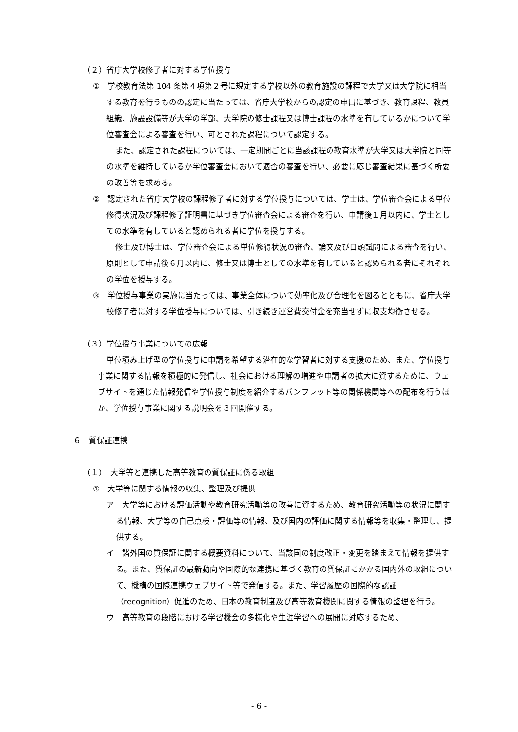（２）省庁大学校修了者に対する学位授与
①　学校教育法第 104 条第４項第２号に規定する学校以外の教育施設の課程で大学又は大学院に相当する教育を行うものの認定に当たっては、省庁大学校からの認定の申出に基づき、教育課程、教員組織、施設設備等が大学の学部、大学院の修士課程又は博士課程の水準を有しているかについて学位審査会による審査を行い、可とされた課程について認定する。
また、認定された課程については、一定期間ごとに当該課程の教育水準が大学又は大学院と同等の水準を維持しているか学位審査会において適否の審査を行い、必要に応じ審査結果に基づく所要の改善等を求める。
②　認定された省庁大学校の課程修了者に対する学位授与については、学士は、学位審査会による単位修得状況及び課程修了証明書に基づき学位審査会による審査を行い、申請後１月以内に、学士としての水準を有していると認められる者に学位を授与する。
修士及び博士は、学位審査会による単位修得状況の審査、論文及び口頭試問による審査を行い、原則として申請後６月以内に、修士又は博士としての水準を有していると認められる者にそれぞれの学位を授与する。
③　学位授与事業の実施に当たっては、事業全体について効率化及び合理化を図るとともに、省庁大学校修了者に対する学位授与については、引き続き運営費交付金を充当せずに収支均衡させる。
（３）学位授与事業についての広報
単位積み上げ型の学位授与に申請を希望する潜在的な学習者に対する支援のため、また、学位授与事業に関する情報を積極的に発信し、社会における理解の増進や申請者の拡大に資するために、ウェブサイトを通じた情報発信や学位授与制度を紹介するパンフレット等の関係機関等への配布を行うほか、学位授与事業に関する説明会を３回開催する。
６　質保証連携
（１）　大学等と連携した高等教育の質保証に係る取組
①　大学等に関する情報の収集、整理及び提供
ア　大学等における評価活動や教育研究活動等の改善に資するため、教育研究活動等の状況に関する情報、大学等の自己点検・評価等の情報、及び国内の評価に関する情報等を収集・整理し、提供する。
イ　諸外国の質保証に関する概要資料について、当該国の制度改正・変更を踏まえて情報を提供する。また、質保証の最新動向や国際的な連携に基づく教育の質保証にかかる国内外の取組について、機構の国際連携ウェブサイト等で発信する。また、学習履歴の国際的な認証（recognition）促進のため、日本の教育制度及び高等教育機関に関する情報の整理を行う。
ウ　高等教育の段階における学習機会の多様化や生涯学習への展開に対応するため、
- 6 -